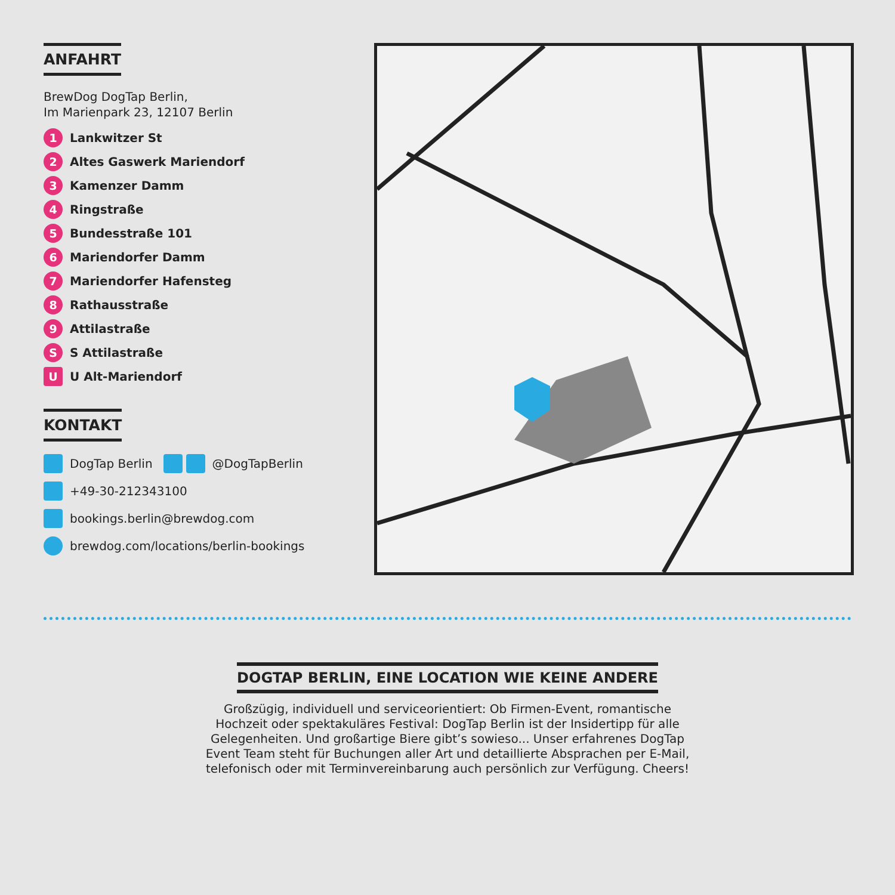ANFAHRT
BrewDog DogTap Berlin,
Im Marienpark 23, 12107 Berlin
1 Lankwitzer St
2 Altes Gaswerk Mariendorf
3 Kamenzer Damm
4 Ringstraße
5 Bundesstraße 101
6 Mariendorfer Damm
7 Mariendorfer Hafensteg
8 Rathausstraße
9 Attilastraße
S S Attilastraße
U U Alt-Mariendorf
KONTAKT
DogTap Berlin @DogTapBerlin
+49-30-212343100
bookings.berlin@brewdog.com
brewdog.com/locations/berlin-bookings
DOGTAP BERLIN, EINE LOCATION WIE KEINE ANDERE
Großzügig, individuell und serviceorientiert: Ob Firmen-Event, romantische Hochzeit oder spektakuläres Festival: DogTap Berlin ist der Insidertipp für alle Gelegenheiten. Und großartige Biere gibt’s sowieso... Unser erfahrenes DogTap Event Team steht für Buchungen aller Art und detaillierte Absprachen per E-Mail, telefonisch oder mit Terminvereinbarung auch persönlich zur Verfügung. Cheers!